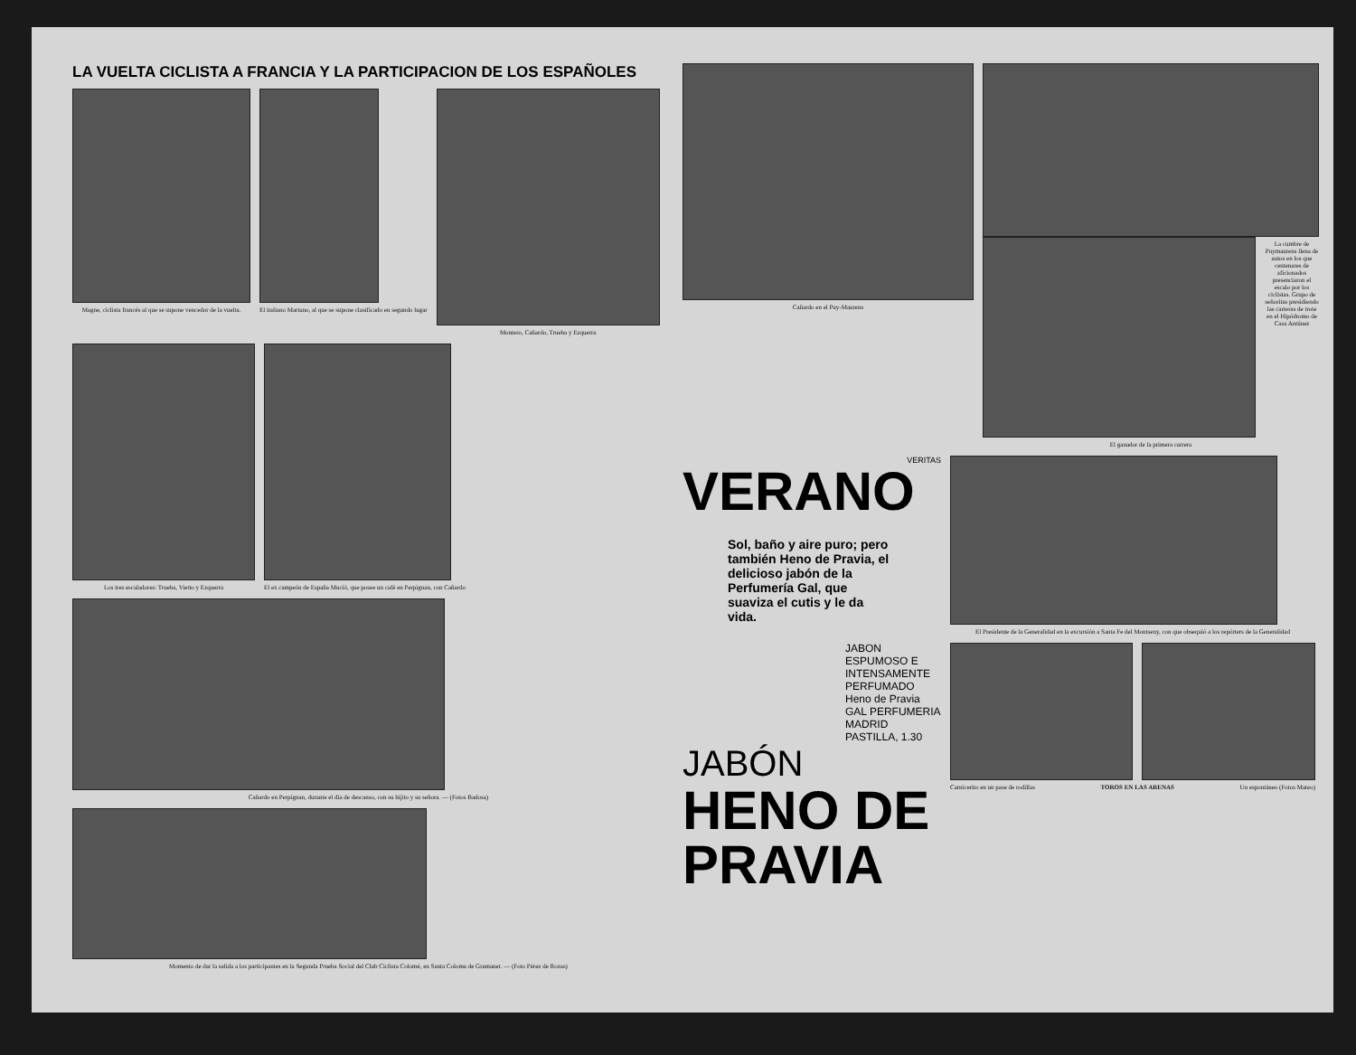LA VUELTA CICLISTA A FRANCIA Y LA PARTICIPACION DE LOS ESPAÑOLES
Magne, ciclista francés al que se supone vencedor de la vuelta.
El italiano Martano, al que se supone clasificado en segundo lugar
Montero, Cañardo, Trueba y Ezquerra
Los tres escaladores: Trueba, Vietto y Ezquerra
El ex campeón de España Mució, que posee un café en Perpignan, con Cañardo
Cañardo en Perpignan, durante el día de descanso, con su hijito y su señora. — (Fotos Badosa)
Momento de dar la salida a los participantes en la Segunda Prueba Social del Club Ciclista Colomé, en Santa Coloma de Gramanet. — (Foto Pérez de Rozas)
Cañardo en el Puy-Maurens La cumbre de Puymaurens llena de autos en los que centenares de aficionados presenciaron el escalo por los ciclistas. Grupo de señoritas presidiendo las carreras de trote en el Hipódromo de Casa Antúnez
El ganador de la primera carrera
VERITAS
VERANO
Sol, baño y aire puro; pero también Heno de Pravia, el delicioso jabón de la Perfumería Gal, que suaviza el cutis y le da vida.
JABON ESPUMOSO E INTENSAMENTE PERFUMADO Heno de Pravia GAL PERFUMERIA MADRID
PASTILLA, 1.30
JABÓN
HENO DE PRAVIA
El Presidente de la Generalidad en la excursión a Santa Fe del Montseny, con que obsequió a los repórters de la Generalidad
Carnicerito en un pase de rodillas
TOROS EN LAS ARENAS Un espontáneo (Fotos Mateo)